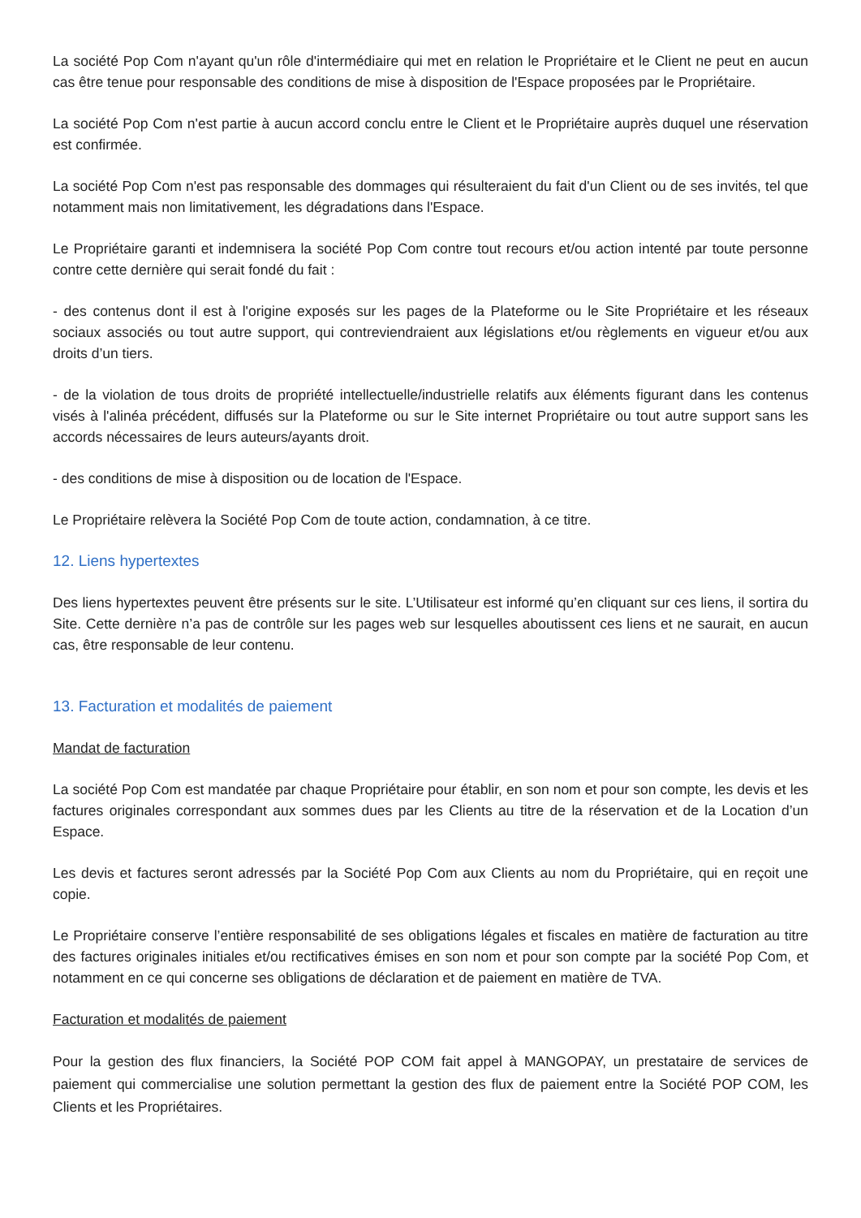La société Pop Com n'ayant qu'un rôle d'intermédiaire qui met en relation le Propriétaire et le Client ne peut en aucun cas être tenue pour responsable des conditions de mise à disposition de l'Espace proposées par le Propriétaire.
La société Pop Com n'est partie à aucun accord conclu entre le Client et le Propriétaire auprès duquel une réservation est confirmée.
La société Pop Com n'est pas responsable des dommages qui résulteraient du fait d'un Client ou de ses invités, tel que notamment mais non limitativement, les dégradations dans l'Espace.
Le Propriétaire garanti et indemnisera la société Pop Com contre tout recours et/ou action intenté par toute personne contre cette dernière qui serait fondé du fait :
- des contenus dont il est à l'origine exposés sur les pages de la Plateforme ou le Site Propriétaire et les réseaux sociaux associés ou tout autre support, qui contreviendraient aux législations et/ou règlements en vigueur et/ou aux droits d’un tiers.
- de la violation de tous droits de propriété intellectuelle/industrielle relatifs aux éléments figurant dans les contenus visés à l'alinéa précédent, diffusés sur la Plateforme ou sur le Site internet Propriétaire ou tout autre support sans les accords nécessaires de leurs auteurs/ayants droit.
- des conditions de mise à disposition ou de location de l'Espace.
Le Propriétaire relèvera la Société Pop Com de toute action, condamnation, à ce titre.
12. Liens hypertextes
Des liens hypertextes peuvent être présents sur le site. L’Utilisateur est informé qu’en cliquant sur ces liens, il sortira du Site. Cette dernière n’a pas de contrôle sur les pages web sur lesquelles aboutissent ces liens et ne saurait, en aucun cas, être responsable de leur contenu.
13. Facturation et modalités de paiement
Mandat de facturation
La société Pop Com est mandatée par chaque Propriétaire pour établir, en son nom et pour son compte, les devis et les factures originales correspondant aux sommes dues par les Clients au titre de la réservation et de la Location d’un Espace.
Les devis et factures seront adressés par la Société Pop Com aux Clients au nom du Propriétaire, qui en reçoit une copie.
Le Propriétaire conserve l’entière responsabilité de ses obligations légales et fiscales en matière de facturation au titre des factures originales initiales et/ou rectificatives émises en son nom et pour son compte par la société Pop Com, et notamment en ce qui concerne ses obligations de déclaration et de paiement en matière de TVA.
Facturation et modalités de paiement
Pour la gestion des flux financiers, la Société POP COM fait appel à MANGOPAY, un prestataire de services de paiement qui commercialise une solution permettant la gestion des flux de paiement entre la Société POP COM, les Clients et les Propriétaires.